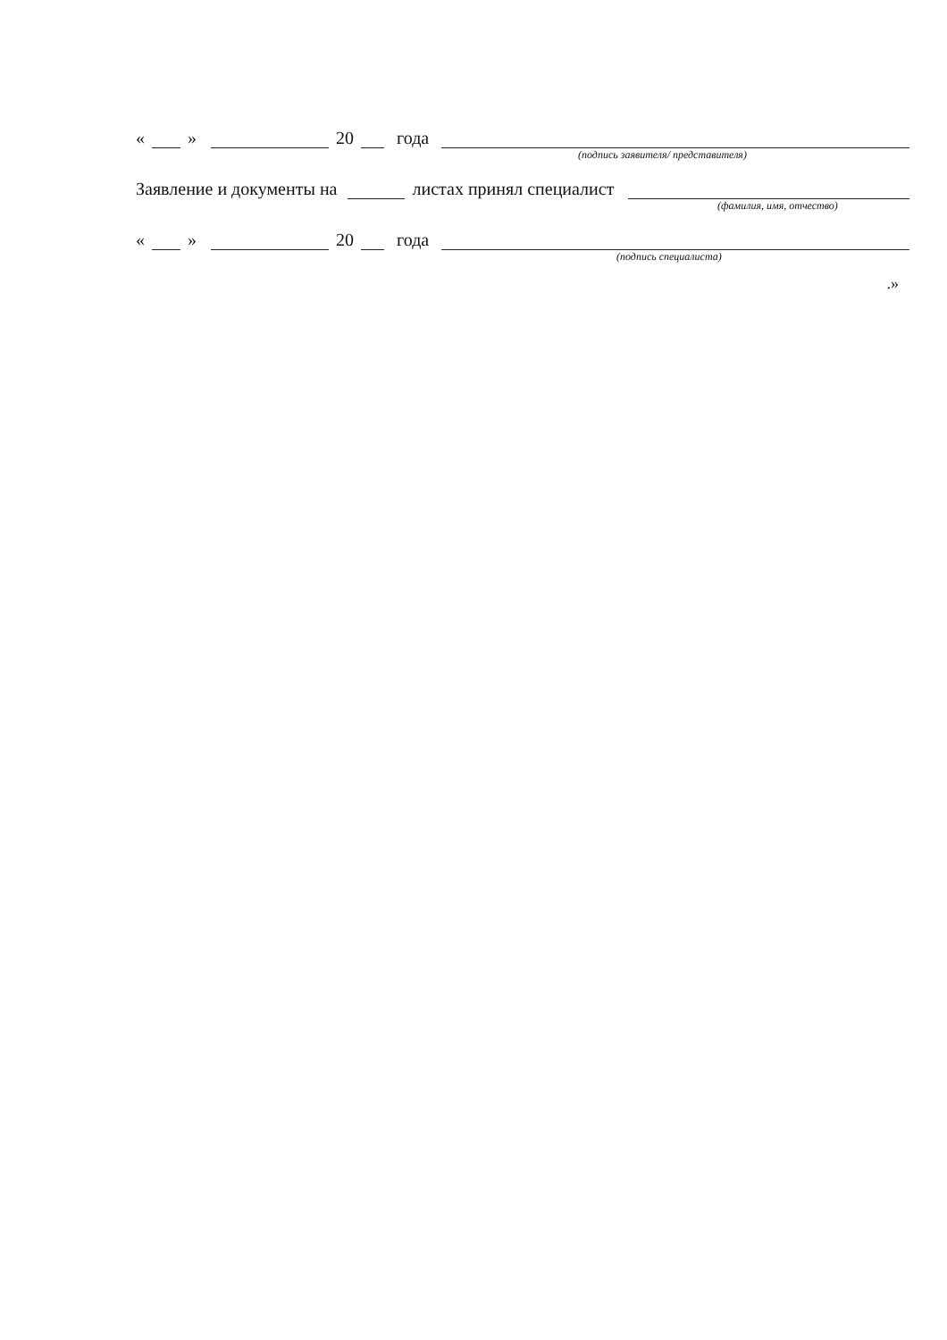« » 20 года
(подпись заявителя/ представителя)
Заявление и документы на листах принял специалист
(фамилия, имя, отчество)
« » 20 года
(подпись специалиста)
.»